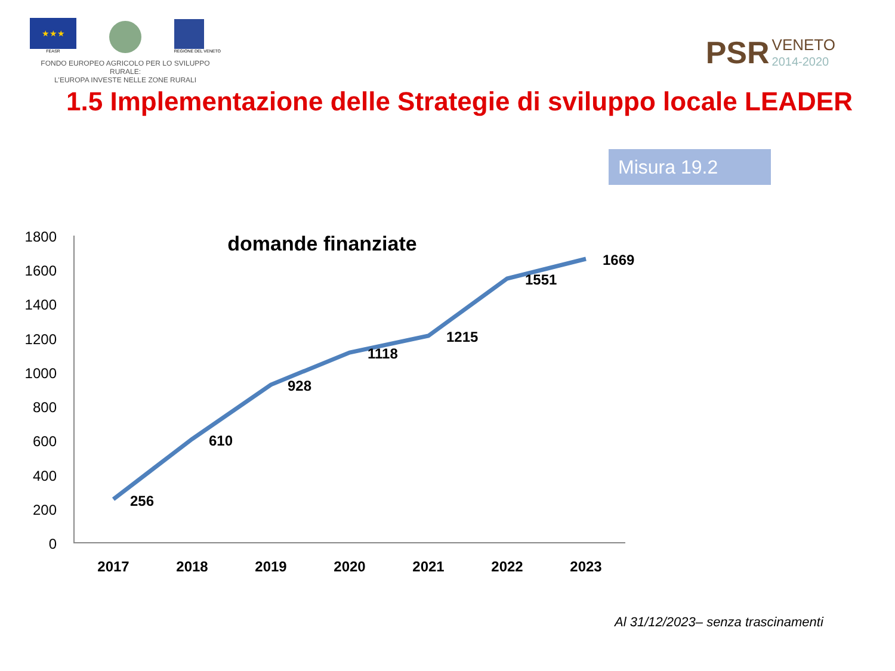★★★
FEASR
REGIONE DEL VENETO
FONDO EUROPEO AGRICOLO PER LO SVILUPPO RURALE:
L'EUROPA INVESTE NELLE ZONE RURALI
PSR VENETO
2014-2020
1.5 Implementazione delle Strategie di sviluppo locale LEADER
Misura 19.2
domande finanziate
1800
1600
1400
1200
1000
800
600
400
200
0
256
610
928
1118
1215
1551
1669
2017
2018
2019
2020
2021
2022
2023
Al 31/12/2023– senza trascinamenti